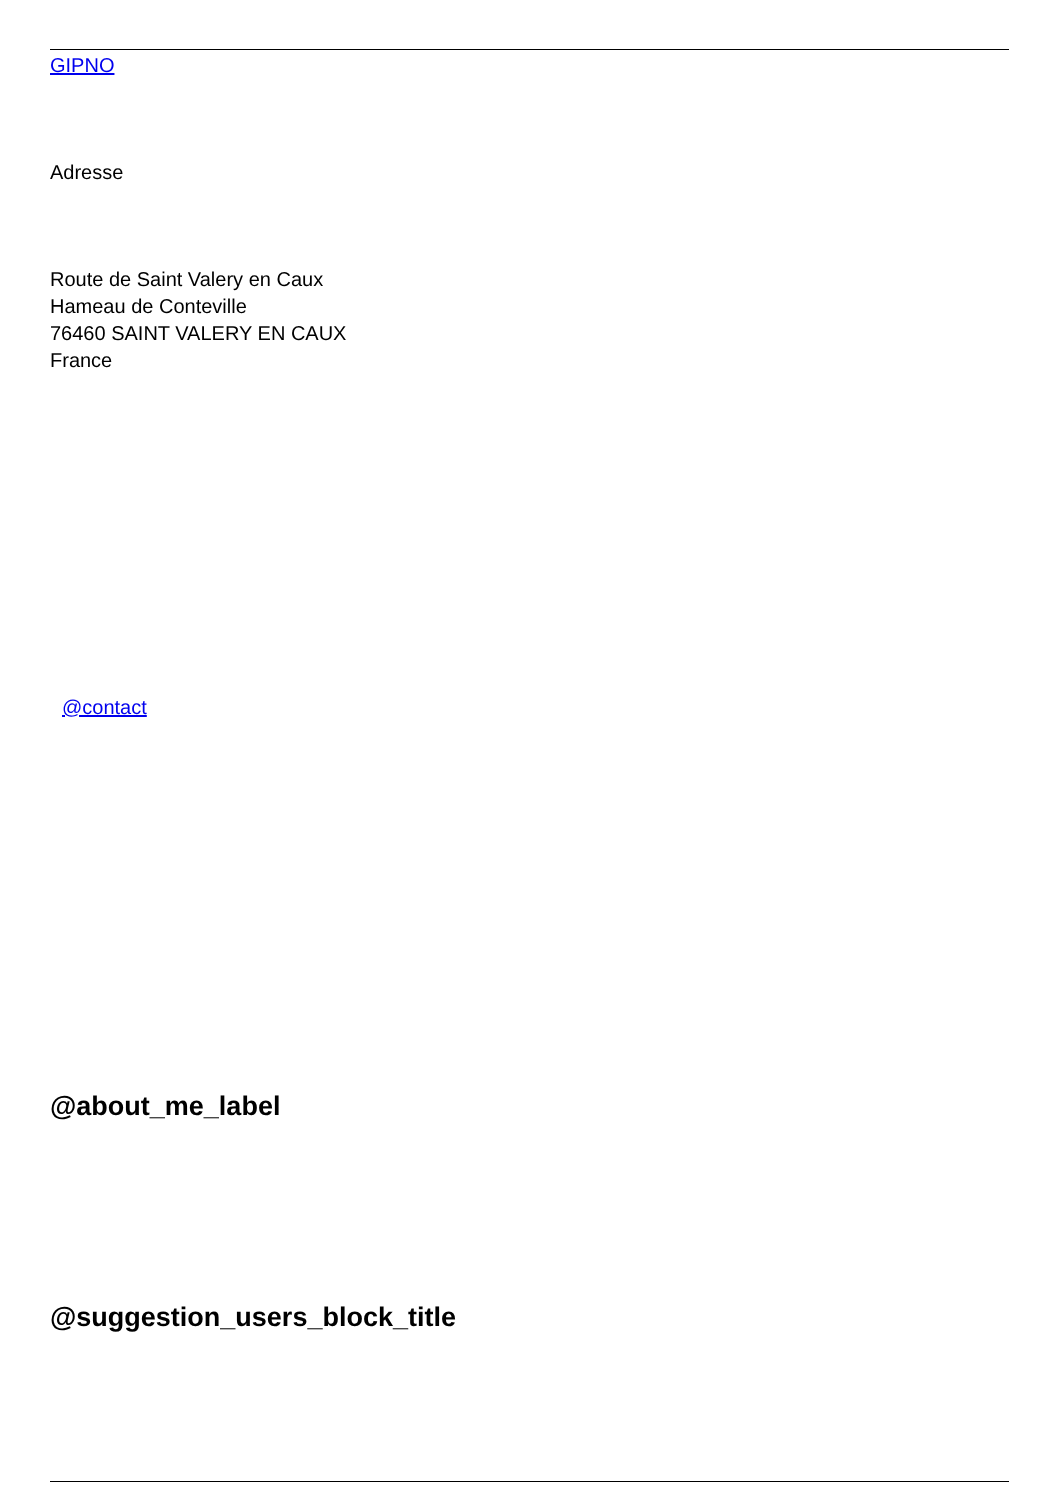GIPNO
Adresse
Route de Saint Valery en Caux
Hameau de Conteville
76460 SAINT VALERY EN CAUX
France
@contact
@about_me_label
@suggestion_users_block_title